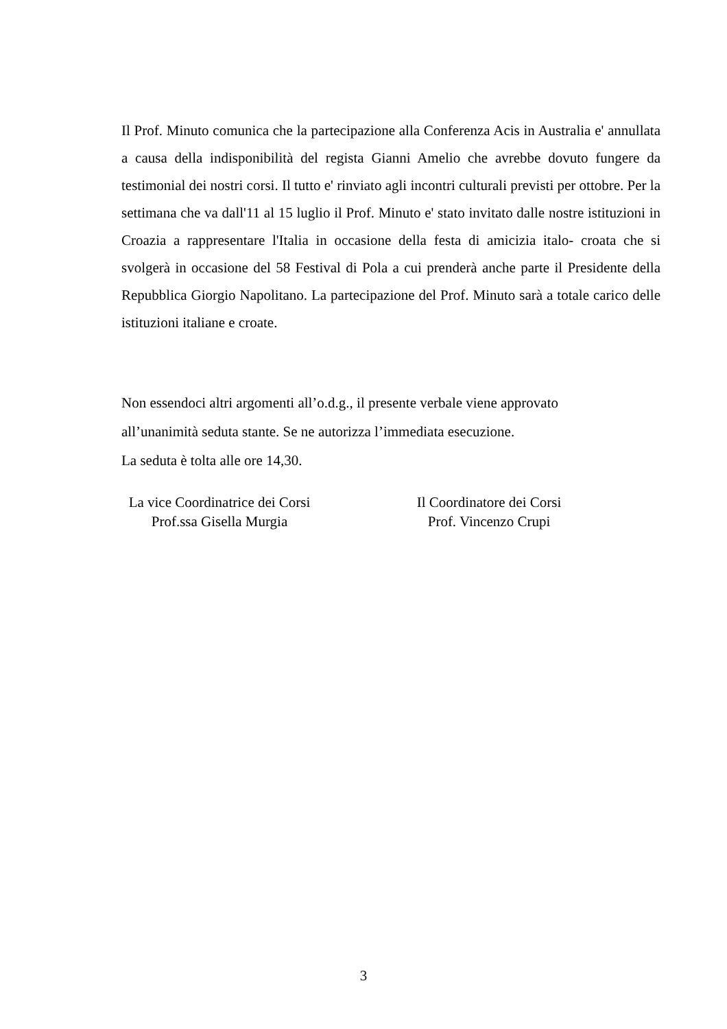Il Prof. Minuto comunica che la partecipazione alla Conferenza Acis in Australia e' annullata a causa della indisponibilità del regista Gianni Amelio che avrebbe dovuto fungere da testimonial dei nostri corsi. Il tutto e' rinviato agli incontri culturali previsti per ottobre. Per la settimana che va dall'11 al 15 luglio il Prof. Minuto e' stato invitato dalle nostre istituzioni in Croazia a rappresentare l'Italia in occasione della festa di amicizia italo- croata che si svolgerà in occasione del 58 Festival di Pola a cui prenderà anche parte il Presidente della Repubblica Giorgio Napolitano. La partecipazione del Prof. Minuto sarà a totale carico delle istituzioni italiane e croate.
Non essendoci altri argomenti all’o.d.g., il presente verbale viene approvato
all’unanimità seduta stante. Se ne autorizza l’immediata esecuzione.
La seduta è tolta alle ore 14,30.
La vice Coordinatrice dei Corsi
Prof.ssa Gisella Murgia
Il Coordinatore dei Corsi
Prof. Vincenzo Crupi
3